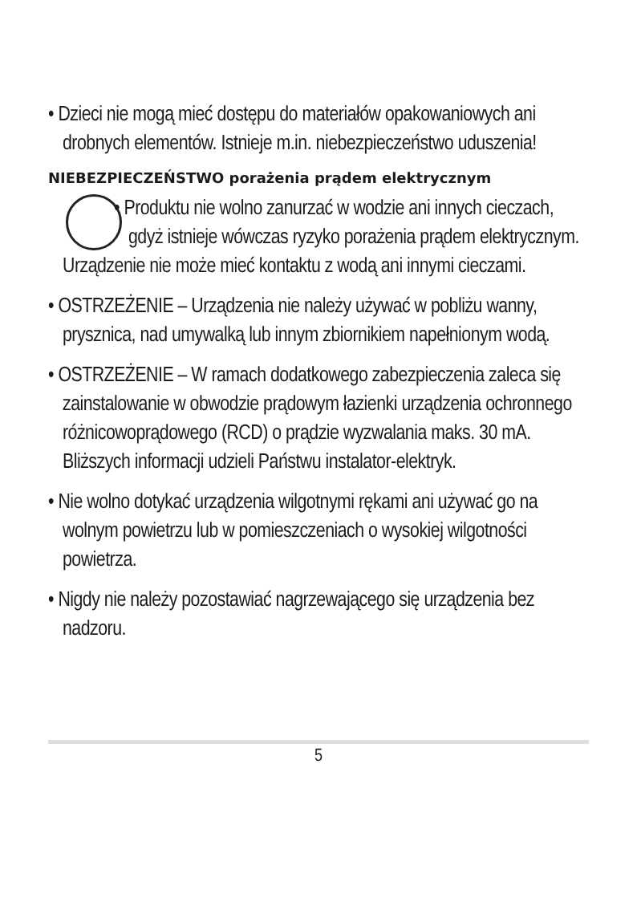• Dzieci nie mogą mieć dostępu do materiałów opakowaniowych ani drobnych elementów. Istnieje m.in. niebezpieczeństwo uduszenia!
NIEBEZPIECZEŃSTWO porażenia prądem elektrycznym
• Produktu nie wolno zanurzać w wodzie ani innych cieczach, gdyż istnieje wówczas ryzyko porażenia prądem elektrycznym. Urządzenie nie może mieć kontaktu z wodą ani innymi cieczami.
• OSTRZEŻENIE – Urządzenia nie należy używać w pobliżu wanny, prysznica, nad umywalką lub innym zbiornikiem napełnionym wodą.
• OSTRZEŻENIE – W ramach dodatkowego zabezpieczenia zaleca się zainstalowanie w obwodzie prądowym łazienki urządzenia ochronnego różnicowoprądowego (RCD) o prądzie wyzwalania maks. 30 mA. Bliższych informacji udzieli Państwu instalator-elektryk.
• Nie wolno dotykać urządzenia wilgotnymi rękami ani używać go na wolnym powietrzu lub w pomieszczeniach o wysokiej wilgotności powietrza.
• Nigdy nie należy pozostawiać nagrzewającego się urządzenia bez nadzoru.
5